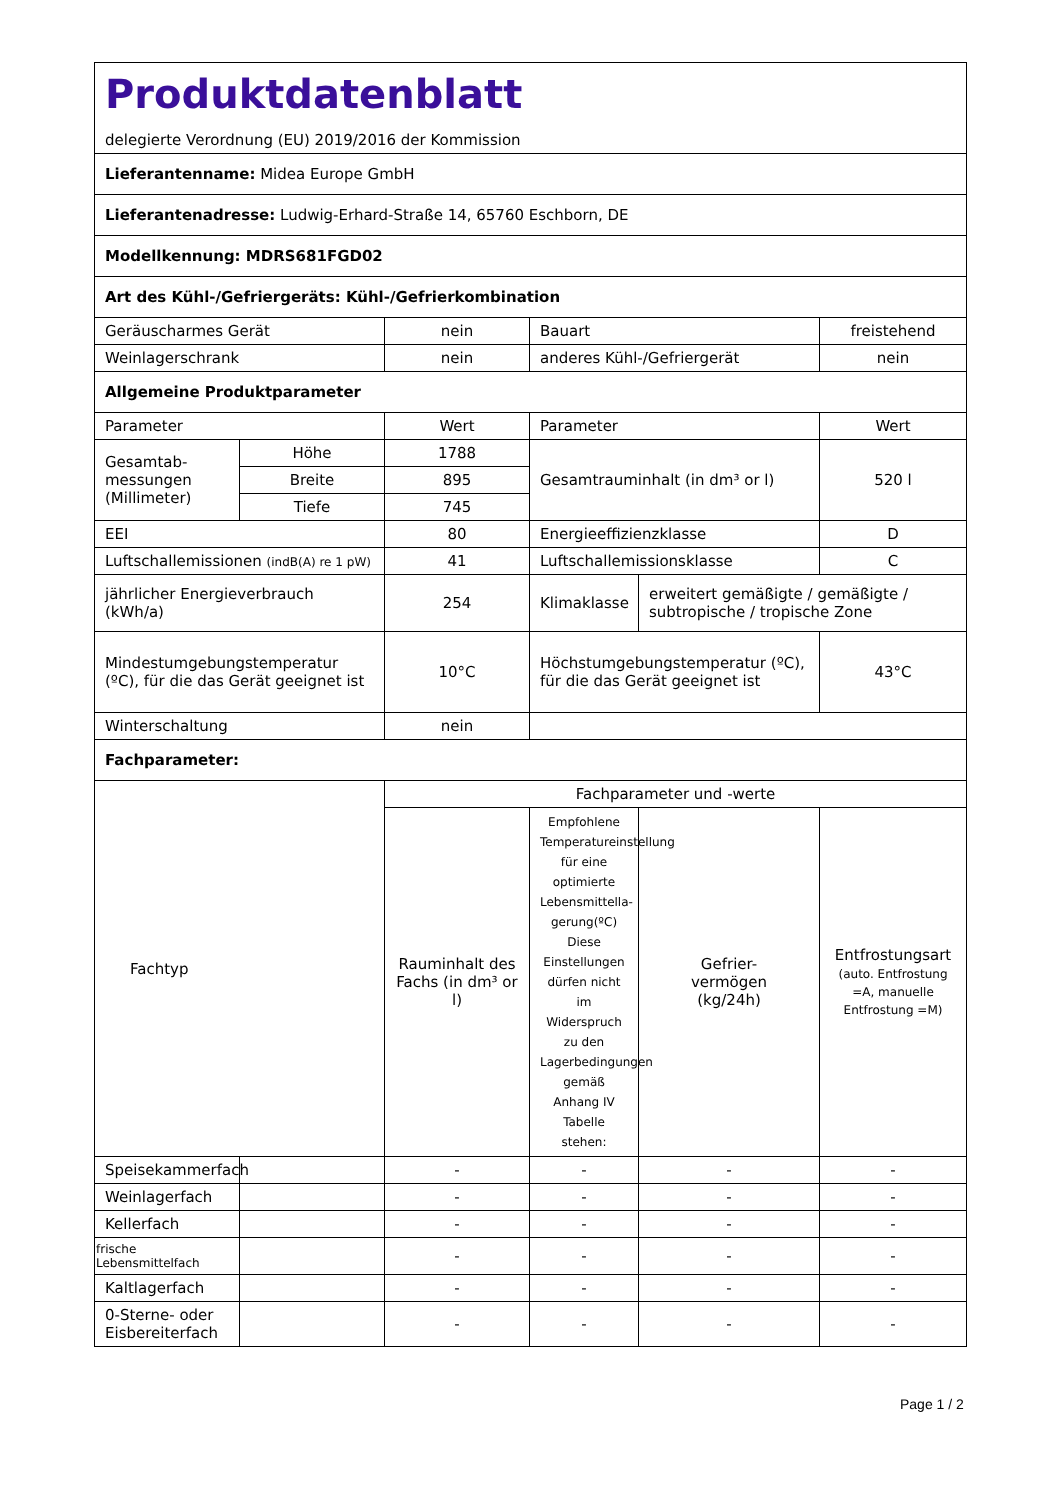| Produktdatenblatt delegierte Verordnung (EU) 2019/2016 der Kommission | | | | | |
| Lieferantenname: Midea Europe GmbH | | | | | |
| Lieferantenadresse: Ludwig-Erhard-Straße 14, 65760 Eschborn, DE | | | | | |
| Modellkennung: MDRS681FGD02 | | | | | |
| Art des Kühl-/Gefriergeräts: Kühl-/Gefrierkombination | | | | | |
| Geräuscharmes Gerät | | nein | Bauart | | freistehend |
| Weinlagerschrank | | nein | anderes Kühl-/Gefriergerät | | nein |
| Allgemeine Produktparameter | | | | | |
| Parameter | | Wert | Parameter | | Wert |
| Gesamtab- messungen (Millimeter) | Höhe | 1788 | Gesamtrauminhalt (in dm³ or l) | | 520 l |
| | Breite | 895 | | | |
| | Tiefe | 745 | | | |
| EEI | | 80 | Energieeffizienzklasse | | D |
| Luftschallemissionen (indB(A) re 1 pW) | | 41 | Luftschallemissionsklasse | | C |
| jährlicher Energieverbrauch (kWh/a) | | 254 | Klimaklasse | erweitert gemäßigte / gemäßigte / subtropische / tropische Zone | |
| Mindestumgebungstemperatur (ºC), für die das Gerät geeignet ist | | 10°C | Höchstumgebungstemperatur (ºC), für die das Gerät geeignet ist | | 43°C |
| Winterschaltung | | nein | | | |
| Fachparameter: | | | | | |
| Fachtyp | | Fachparameter und -werte | | | |
| | | Rauminhalt des Fachs (in dm³ or l) | Empfohlene Temperatureinstellung für eine optimierte Lebensmittella-gerung(ºC) Diese Einstellungen dürfen nicht im Widerspruch zu den Lagerbedingungen gemäß Anhang IV Tabelle stehen: | Gefrier- vermögen (kg/24h) | Entfrostungsart (auto. Entfrostung =A, manuelle Entfrostung =M) |
| Speisekammerfach | | - | - | - | - |
| Weinlagerfach | | - | - | - | - |
| Kellerfach | | - | - | - | - |
| frische Lebensmittelfach | | - | - | - | - |
| Kaltlagerfach | | - | - | - | - |
| 0-Sterne- oder Eisbereiterfach | | - | - | - | - |
Page 1 / 2